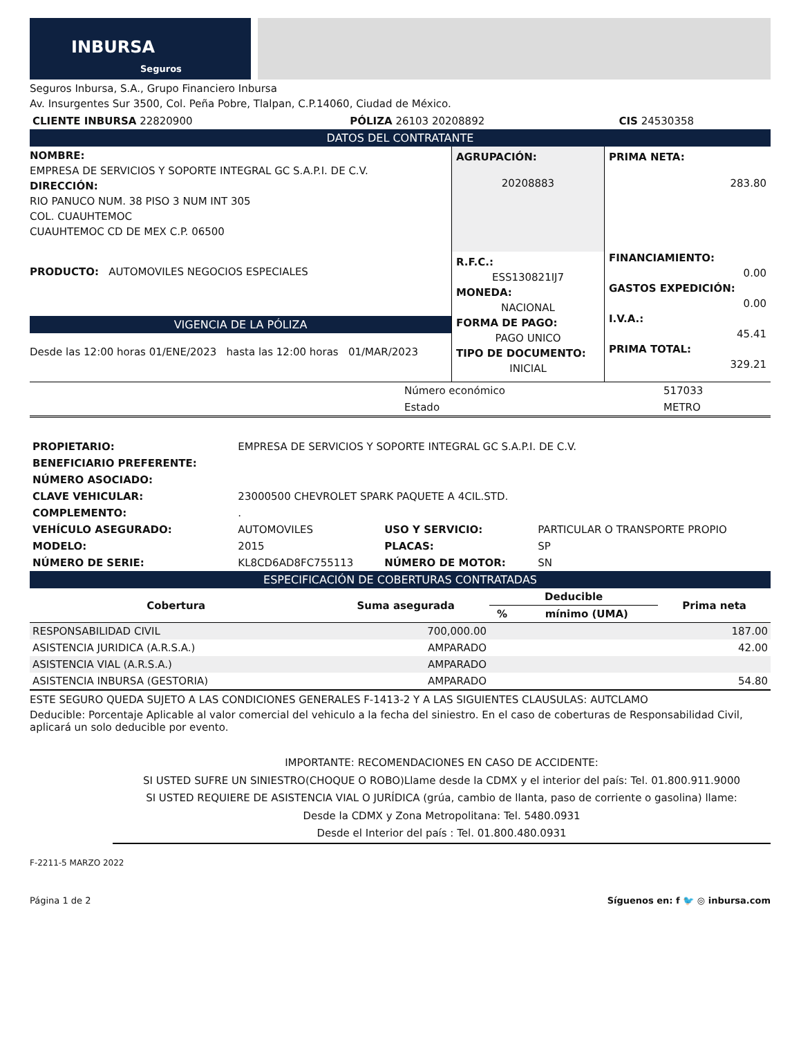INBURSA
Seguros
Seguros Inbursa, S.A., Grupo Financiero Inbursa
Av. Insurgentes Sur 3500, Col. Peña Pobre, Tlalpan, C.P.14060, Ciudad de México.
| CLIENTE INBURSA 22820900 | PÓLIZA 26103 20208892 | CIS 24530358 |
DATOS DEL CONTRATANTE
| NOMBRE: EMPRESA DE SERVICIOS Y SOPORTE INTEGRAL GC S.A.P.I. DE C.V. DIRECCIÓN: RIO PANUCO NUM. 38 PISO 3 NUM INT 305 COL. CUAUHTEMOC CUAUHTEMOC CD DE MEX C.P. 06500 PRODUCTO: AUTOMOVILES NEGOCIOS ESPECIALES VIGENCIA DE LA PÓLIZA Desde las 12:00 horas 01/ENE/2023 hasta las 12:00 horas 01/MAR/2023 | AGRUPACIÓN: 20208883 R.F.C.: ESS130821IJ7 MONEDA: NACIONAL FORMA DE PAGO: PAGO UNICO TIPO DE DOCUMENTO: INICIAL | PRIMA NETA: 283.80 FINANCIAMIENTO: 0.00 GASTOS EXPEDICIÓN: 0.00 I.V.A.: 45.41 PRIMA TOTAL: 329.21 |
| | Número económico | 517033 |
| | Estado | METRO |
| PROPIETARIO: | EMPRESA DE SERVICIOS Y SOPORTE INTEGRAL GC S.A.P.I. DE C.V. | | |
| BENEFICIARIO PREFERENTE: | | | |
| NÚMERO ASOCIADO: | | | |
| CLAVE VEHICULAR: | 23000500 CHEVROLET SPARK PAQUETE A 4CIL.STD. | | |
| COMPLEMENTO: | . | | |
| VEHÍCULO ASEGURADO: | AUTOMOVILES | USO Y SERVICIO: | PARTICULAR O TRANSPORTE PROPIO |
| MODELO: | 2015 | PLACAS: | SP |
| NÚMERO DE SERIE: | KL8CD6AD8FC755113 | NÚMERO DE MOTOR: | SN |
ESPECIFICACIÓN DE COBERTURAS CONTRATADAS
| Cobertura | Suma asegurada | Deducible | | Prima neta |
| --- | --- | --- | --- | --- |
| | | % | mínimo (UMA) | |
| RESPONSABILIDAD CIVIL | 700,000.00 | | | 187.00 |
| ASISTENCIA JURIDICA (A.R.S.A.) | AMPARADO | | | 42.00 |
| ASISTENCIA VIAL (A.R.S.A.) | AMPARADO | | | |
| ASISTENCIA INBURSA (GESTORIA) | AMPARADO | | | 54.80 |
ESTE SEGURO QUEDA SUJETO A LAS CONDICIONES GENERALES F-1413-2 Y A LAS SIGUIENTES CLAUSULAS: AUTCLAMO
Deducible: Porcentaje Aplicable al valor comercial del vehiculo a la fecha del siniestro. En el caso de coberturas de Responsabilidad Civil, aplicará un solo deducible por evento.
IMPORTANTE: RECOMENDACIONES EN CASO DE ACCIDENTE:
SI USTED SUFRE UN SINIESTRO(CHOQUE O ROBO)Llame desde la CDMX y el interior del país: Tel. 01.800.911.9000
SI USTED REQUIERE DE ASISTENCIA VIAL O JURÍDICA (grúa, cambio de llanta, paso de corriente o gasolina) llame:
Desde la CDMX y Zona Metropolitana: Tel. 5480.0931
Desde el Interior del país : Tel. 01.800.480.0931
F-2211-5 MARZO 2022
Página 1 de 2 Síguenos en: f 🐦 ◎ inbursa.com